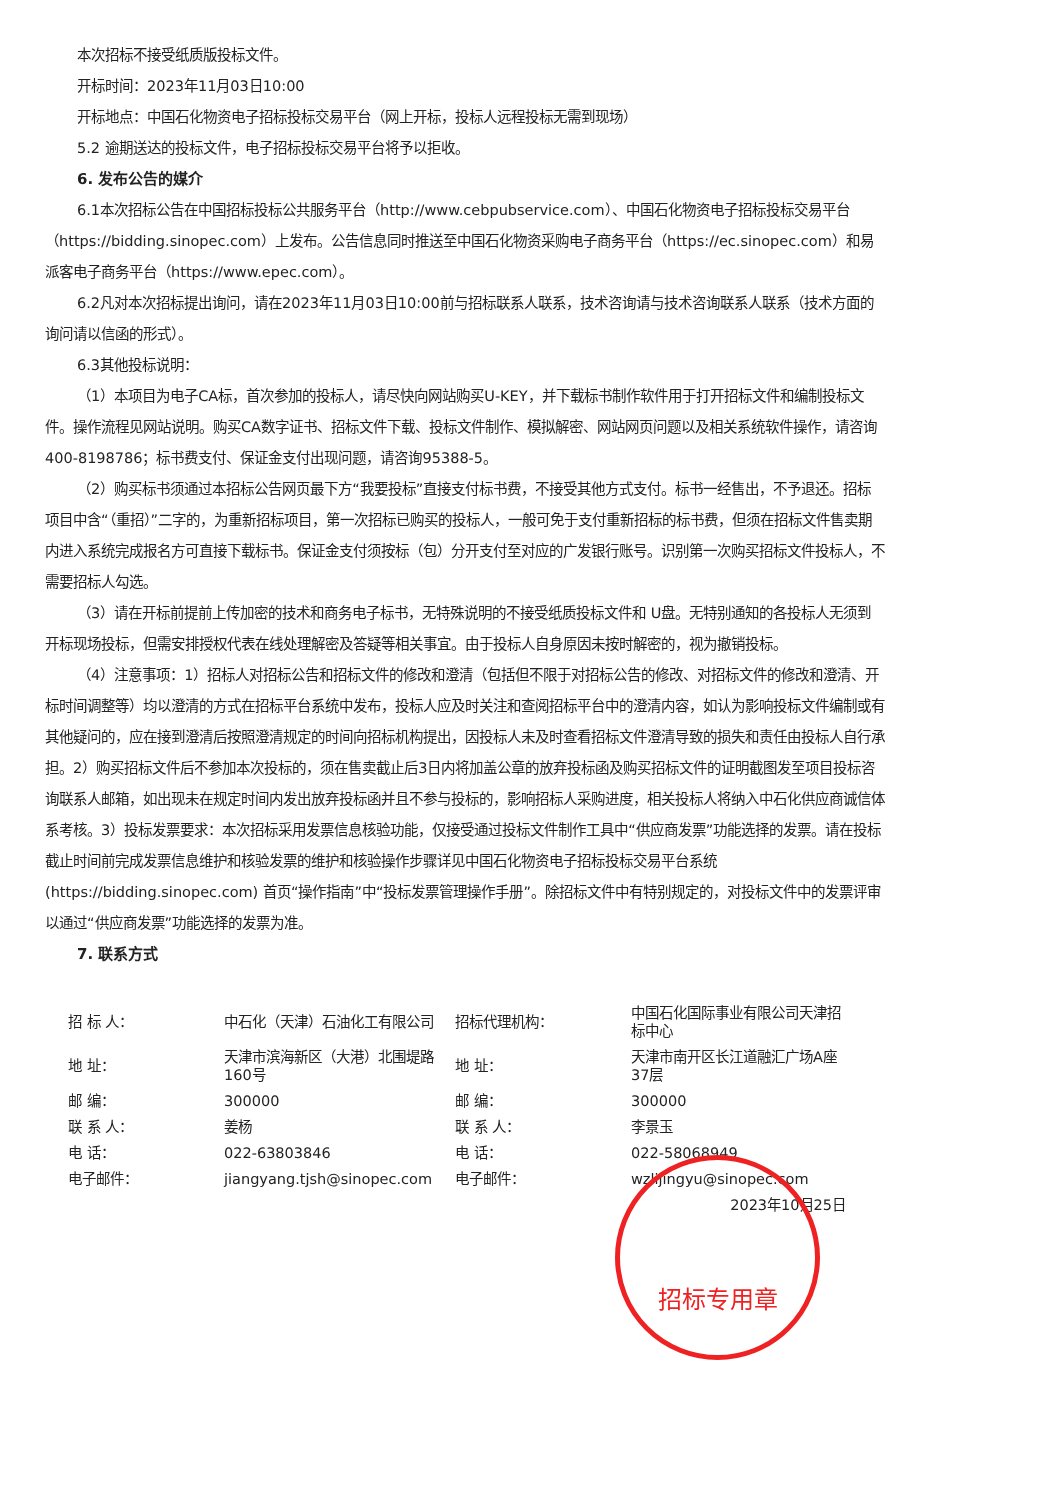本次招标不接受纸质版投标文件。
开标时间：2023年11月03日10:00
开标地点：中国石化物资电子招标投标交易平台（网上开标，投标人远程投标无需到现场）
5.2 逾期送达的投标文件，电子招标投标交易平台将予以拒收。
6. 发布公告的媒介
6.1本次招标公告在中国招标投标公共服务平台（http://www.cebpubservice.com）、中国石化物资电子招标投标交易平台（https://bidding.sinopec.com）上发布。公告信息同时推送至中国石化物资采购电子商务平台（https://ec.sinopec.com）和易派客电子商务平台（https://www.epec.com）。
6.2凡对本次招标提出询问，请在2023年11月03日10:00前与招标联系人联系，技术咨询请与技术咨询联系人联系（技术方面的询问请以信函的形式）。
6.3其他投标说明：
（1）本项目为电子CA标，首次参加的投标人，请尽快向网站购买U-KEY，并下载标书制作软件用于打开招标文件和编制投标文件。操作流程见网站说明。购买CA数字证书、招标文件下载、投标文件制作、模拟解密、网站网页问题以及相关系统软件操作，请咨询400-8198786；标书费支付、保证金支付出现问题，请咨询95388-5。
（2）购买标书须通过本招标公告网页最下方“我要投标”直接支付标书费，不接受其他方式支付。标书一经售出，不予退还。招标项目中含“（重招）”二字的，为重新招标项目，第一次招标已购买的投标人，一般可免于支付重新招标的标书费，但须在招标文件售卖期内进入系统完成报名方可直接下载标书。保证金支付须按标（包）分开支付至对应的广发银行账号。识别第一次购买招标文件投标人，不需要招标人勾选。
（3）请在开标前提前上传加密的技术和商务电子标书，无特殊说明的不接受纸质投标文件和 U盘。无特别通知的各投标人无须到开标现场投标，但需安排授权代表在线处理解密及答疑等相关事宜。由于投标人自身原因未按时解密的，视为撤销投标。
（4）注意事项：1）招标人对招标公告和招标文件的修改和澄清（包括但不限于对招标公告的修改、对招标文件的修改和澄清、开标时间调整等）均以澄清的方式在招标平台系统中发布，投标人应及时关注和查阅招标平台中的澄清内容，如认为影响投标文件编制或有其他疑问的，应在接到澄清后按照澄清规定的时间向招标机构提出，因投标人未及时查看招标文件澄清导致的损失和责任由投标人自行承担。2）购买招标文件后不参加本次投标的，须在售卖截止后3日内将加盖公章的放弃投标函及购买招标文件的证明截图发至项目投标咨询联系人邮箱，如出现未在规定时间内发出放弃投标函并且不参与投标的，影响招标人采购进度，相关投标人将纳入中石化供应商诚信体系考核。3）投标发票要求：本次招标采用发票信息核验功能，仅接受通过投标文件制作工具中“供应商发票”功能选择的发票。请在投标截止时间前完成发票信息维护和核验发票的维护和核验操作步骤详见中国石化物资电子招标投标交易平台系统(https://bidding.sinopec.com) 首页“操作指南”中“投标发票管理操作手册”。除招标文件中有特别规定的，对投标文件中的发票评审以通过“供应商发票”功能选择的发票为准。
7. 联系方式
| 招 标 人： | 中石化（天津）石油化工有限公司 | 招标代理机构： | 中国石化国际事业有限公司天津招标中心 |
| 地 址： | 天津市滨海新区（大港）北围堤路160号 | 地 址： | 天津市南开区长江道融汇广场A座37层 |
| 邮 编： | 300000 | 邮 编： | 300000 |
| 联 系 人： | 姜杨 | 联 系 人： | 李景玉 |
| 电 话： | 022-63803846 | 电 话： | 022-58068949 |
| 电子邮件： | jiangyang.tjsh@sinopec.com | 电子邮件： | wzlijingyu@sinopec.com |
| | | | 2023年10月25日 |
招标专用章